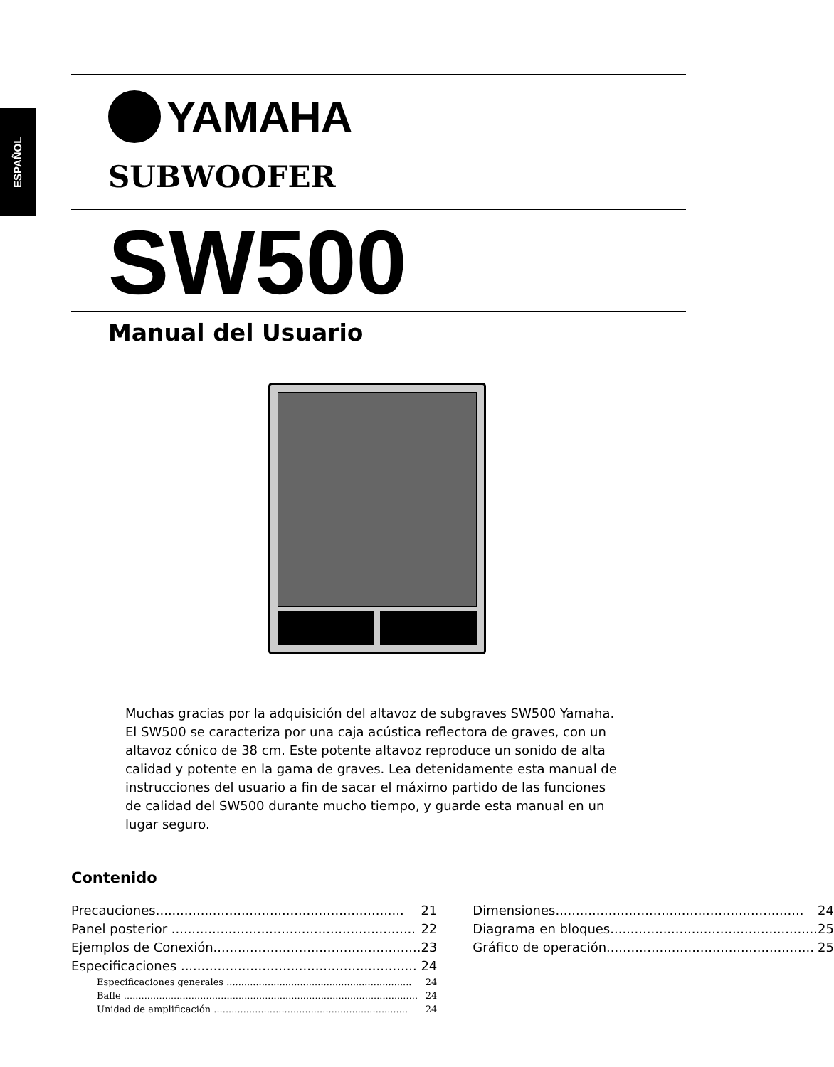ESPAÑOL
YAMAHA
SUBWOOFER
SW500
Manual del Usuario
Muchas gracias por la adquisición del altavoz de subgraves SW500 Yamaha. El SW500 se caracteriza por una caja acústica reflectora de graves, con un altavoz cónico de 38 cm. Este potente altavoz reproduce un sonido de alta calidad y potente en la gama de graves. Lea detenidamente esta manual de instrucciones del usuario a fin de sacar el máximo partido de las funciones de calidad del SW500 durante mucho tiempo, y guarde esta manual en un lugar seguro.
Contenido
Precauciones............................................................. 21
Panel posterior ............................................................ 22
Ejemplos de Conexión................................................... 23
Especificaciones .......................................................... 24
Especificaciones generales ............................................................... 24
Bafle .................................................................................................... 24
Unidad de amplificación .................................................................. 24
Dimensiones............................................................. 24
Diagrama en bloques................................................... 25
Gráfico de operación................................................... 25